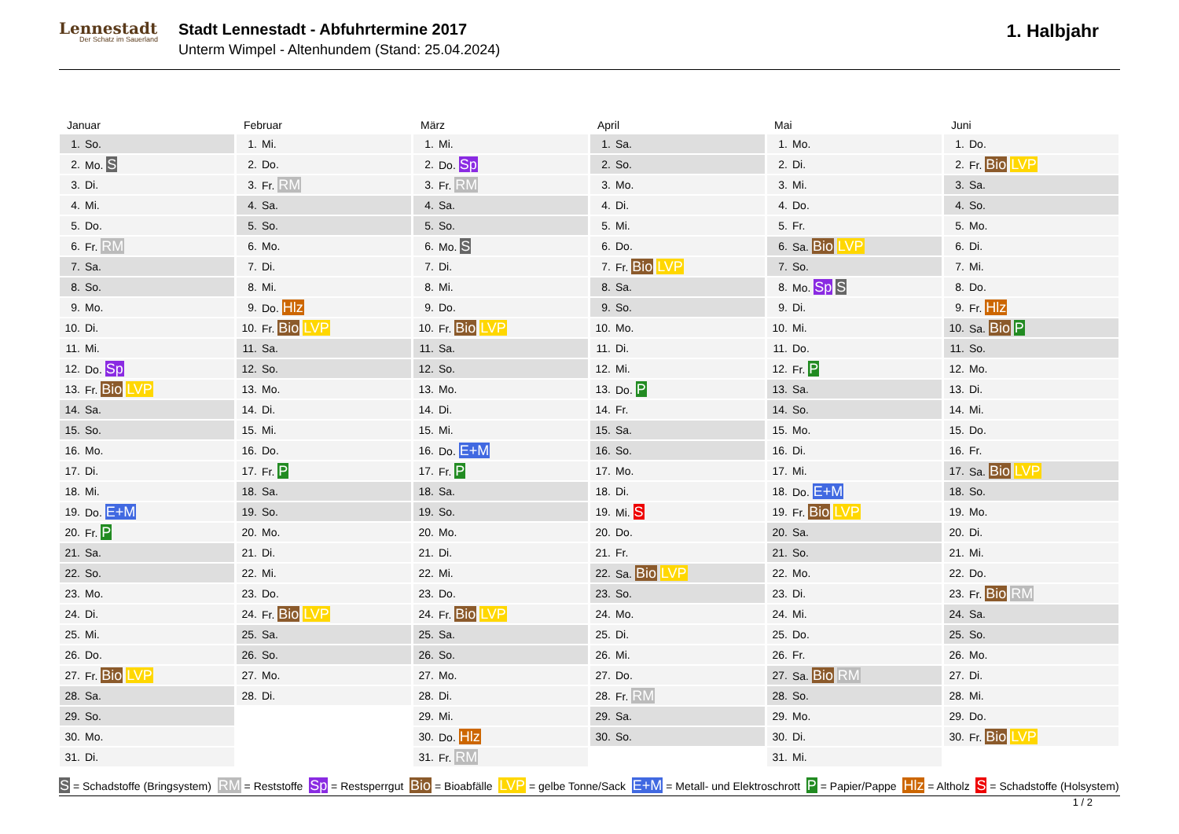Lennestadt
Der Schatz im Sauerland
Stadt Lennestadt - Abfuhrtermine 2017
Unterm Wimpel - Altenhundem (Stand: 25.04.2024)
1. Halbjahr
Januar
| 1. | So. |
| 2. | Mo. S |
| 3. | Di. |
| 4. | Mi. |
| 5. | Do. |
| 6. | Fr. RM |
| 7. | Sa. |
| 8. | So. |
| 9. | Mo. |
| 10. | Di. |
| 11. | Mi. |
| 12. | Do. Sp |
| 13. | Fr. Bio LVP |
| 14. | Sa. |
| 15. | So. |
| 16. | Mo. |
| 17. | Di. |
| 18. | Mi. |
| 19. | Do. E+M |
| 20. | Fr. P |
| 21. | Sa. |
| 22. | So. |
| 23. | Mo. |
| 24. | Di. |
| 25. | Mi. |
| 26. | Do. |
| 27. | Fr. Bio LVP |
| 28. | Sa. |
| 29. | So. |
| 30. | Mo. |
| 31. | Di. |
Februar
| 1. | Mi. |
| 2. | Do. |
| 3. | Fr. RM |
| 4. | Sa. |
| 5. | So. |
| 6. | Mo. |
| 7. | Di. |
| 8. | Mi. |
| 9. | Do. Hlz |
| 10. | Fr. Bio LVP |
| 11. | Sa. |
| 12. | So. |
| 13. | Mo. |
| 14. | Di. |
| 15. | Mi. |
| 16. | Do. |
| 17. | Fr. P |
| 18. | Sa. |
| 19. | So. |
| 20. | Mo. |
| 21. | Di. |
| 22. | Mi. |
| 23. | Do. |
| 24. | Fr. Bio LVP |
| 25. | Sa. |
| 26. | So. |
| 27. | Mo. |
| 28. | Di. |
März
| 1. | Mi. |
| 2. | Do. Sp |
| 3. | Fr. RM |
| 4. | Sa. |
| 5. | So. |
| 6. | Mo. S |
| 7. | Di. |
| 8. | Mi. |
| 9. | Do. |
| 10. | Fr. Bio LVP |
| 11. | Sa. |
| 12. | So. |
| 13. | Mo. |
| 14. | Di. |
| 15. | Mi. |
| 16. | Do. E+M |
| 17. | Fr. P |
| 18. | Sa. |
| 19. | So. |
| 20. | Mo. |
| 21. | Di. |
| 22. | Mi. |
| 23. | Do. |
| 24. | Fr. Bio LVP |
| 25. | Sa. |
| 26. | So. |
| 27. | Mo. |
| 28. | Di. |
| 29. | Mi. |
| 30. | Do. Hlz |
| 31. | Fr. RM |
April
| 1. | Sa. |
| 2. | So. |
| 3. | Mo. |
| 4. | Di. |
| 5. | Mi. |
| 6. | Do. |
| 7. | Fr. Bio LVP |
| 8. | Sa. |
| 9. | So. |
| 10. | Mo. |
| 11. | Di. |
| 12. | Mi. |
| 13. | Do. P |
| 14. | Fr. |
| 15. | Sa. |
| 16. | So. |
| 17. | Mo. |
| 18. | Di. |
| 19. | Mi. S |
| 20. | Do. |
| 21. | Fr. |
| 22. | Sa. Bio LVP |
| 23. | So. |
| 24. | Mo. |
| 25. | Di. |
| 26. | Mi. |
| 27. | Do. |
| 28. | Fr. RM |
| 29. | Sa. |
| 30. | So. |
Mai
| 1. | Mo. |
| 2. | Di. |
| 3. | Mi. |
| 4. | Do. |
| 5. | Fr. |
| 6. | Sa. Bio LVP |
| 7. | So. |
| 8. | Mo. Sp S |
| 9. | Di. |
| 10. | Mi. |
| 11. | Do. |
| 12. | Fr. P |
| 13. | Sa. |
| 14. | So. |
| 15. | Mo. |
| 16. | Di. |
| 17. | Mi. |
| 18. | Do. E+M |
| 19. | Fr. Bio LVP |
| 20. | Sa. |
| 21. | So. |
| 22. | Mo. |
| 23. | Di. |
| 24. | Mi. |
| 25. | Do. |
| 26. | Fr. |
| 27. | Sa. Bio RM |
| 28. | So. |
| 29. | Mo. |
| 30. | Di. |
| 31. | Mi. |
Juni
| 1. | Do. |
| 2. | Fr. Bio LVP |
| 3. | Sa. |
| 4. | So. |
| 5. | Mo. |
| 6. | Di. |
| 7. | Mi. |
| 8. | Do. |
| 9. | Fr. Hlz |
| 10. | Sa. Bio P |
| 11. | So. |
| 12. | Mo. |
| 13. | Di. |
| 14. | Mi. |
| 15. | Do. |
| 16. | Fr. |
| 17. | Sa. Bio LVP |
| 18. | So. |
| 19. | Mo. |
| 20. | Di. |
| 21. | Mi. |
| 22. | Do. |
| 23. | Fr. Bio RM |
| 24. | Sa. |
| 25. | So. |
| 26. | Mo. |
| 27. | Di. |
| 28. | Mi. |
| 29. | Do. |
| 30. | Fr. Bio LVP |
S = Schadstoffe (Bringsystem) RM = Reststoffe Sp = Restsperrgut Bio = Bioabfälle LVP = gelbe Tonne/Sack E+M = Metall- und Elektroschrott P = Papier/Pappe Hlz = Altholz S = Schadstoffe (Holsystem)
1 / 2